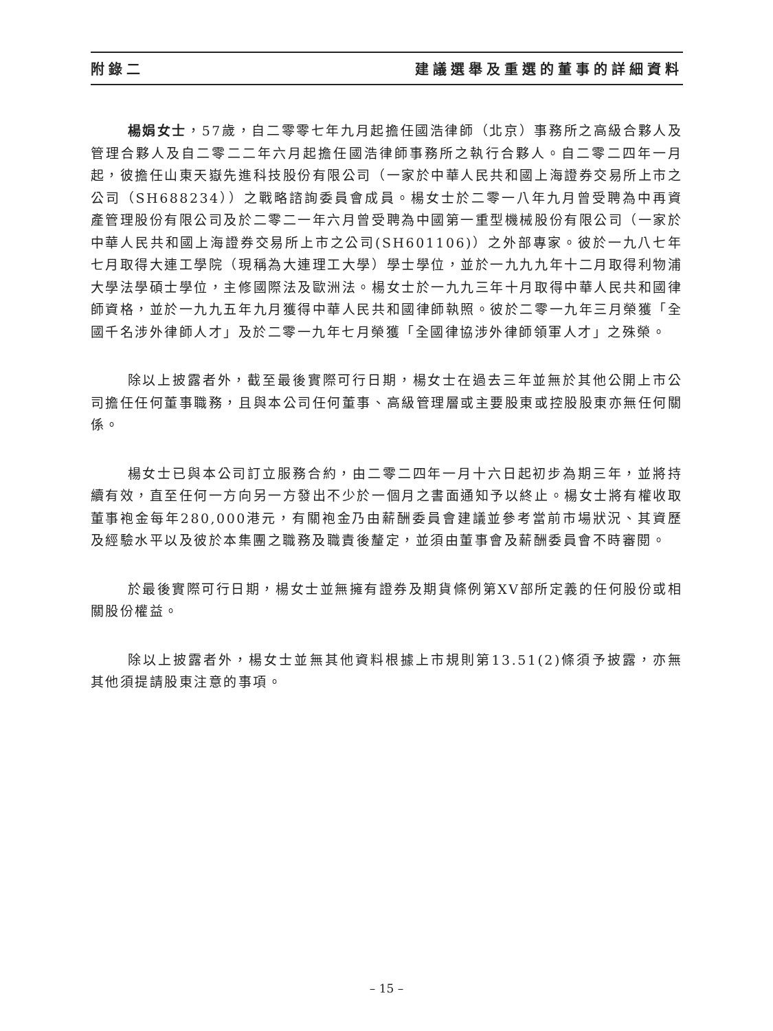附錄二 建議選舉及重選的董事的詳細資料
楊娟女士，57歲，自二零零七年九月起擔任國浩律師（北京）事務所之高級合夥人及管理合夥人及自二零二二年六月起擔任國浩律師事務所之執行合夥人。自二零二四年一月起，彼擔任山東天嶽先進科技股份有限公司（一家於中華人民共和國上海證券交易所上市之公司（SH688234））之戰略諮詢委員會成員。楊女士於二零一八年九月曾受聘為中再資產管理股份有限公司及於二零二一年六月曾受聘為中國第一重型機械股份有限公司（一家於中華人民共和國上海證券交易所上市之公司(SH601106)）之外部專家。彼於一九八七年七月取得大連工學院（現稱為大連理工大學）學士學位，並於一九九九年十二月取得利物浦大學法學碩士學位，主修國際法及歐洲法。楊女士於一九九三年十月取得中華人民共和國律師資格，並於一九九五年九月獲得中華人民共和國律師執照。彼於二零一九年三月榮獲「全國千名涉外律師人才」及於二零一九年七月榮獲「全國律協涉外律師領軍人才」之殊榮。
除以上披露者外，截至最後實際可行日期，楊女士在過去三年並無於其他公開上市公司擔任任何董事職務，且與本公司任何董事、高級管理層或主要股東或控股股東亦無任何關係。
楊女士已與本公司訂立服務合約，由二零二四年一月十六日起初步為期三年，並將持續有效，直至任何一方向另一方發出不少於一個月之書面通知予以終止。楊女士將有權收取董事袍金每年280,000港元，有關袍金乃由薪酬委員會建議並參考當前市場狀況、其資歷及經驗水平以及彼於本集團之職務及職責後釐定，並須由董事會及薪酬委員會不時審閱。
於最後實際可行日期，楊女士並無擁有證券及期貨條例第XV部所定義的任何股份或相關股份權益。
除以上披露者外，楊女士並無其他資料根據上市規則第13.51(2)條須予披露，亦無其他須提請股東注意的事項。
– 15 –